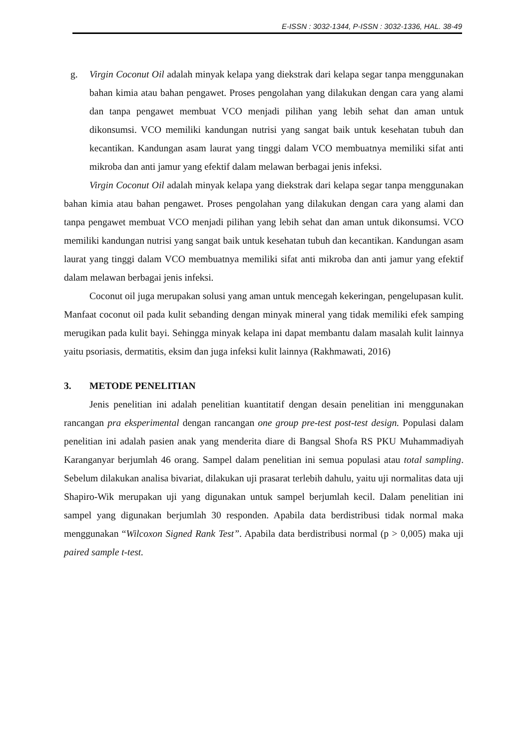E-ISSN : 3032-1344, P-ISSN : 3032-1336, HAL. 38-49
g. Virgin Coconut Oil adalah minyak kelapa yang diekstrak dari kelapa segar tanpa menggunakan bahan kimia atau bahan pengawet. Proses pengolahan yang dilakukan dengan cara yang alami dan tanpa pengawet membuat VCO menjadi pilihan yang lebih sehat dan aman untuk dikonsumsi. VCO memiliki kandungan nutrisi yang sangat baik untuk kesehatan tubuh dan kecantikan. Kandungan asam laurat yang tinggi dalam VCO membuatnya memiliki sifat anti mikroba dan anti jamur yang efektif dalam melawan berbagai jenis infeksi.
Virgin Coconut Oil adalah minyak kelapa yang diekstrak dari kelapa segar tanpa menggunakan bahan kimia atau bahan pengawet. Proses pengolahan yang dilakukan dengan cara yang alami dan tanpa pengawet membuat VCO menjadi pilihan yang lebih sehat dan aman untuk dikonsumsi. VCO memiliki kandungan nutrisi yang sangat baik untuk kesehatan tubuh dan kecantikan. Kandungan asam laurat yang tinggi dalam VCO membuatnya memiliki sifat anti mikroba dan anti jamur yang efektif dalam melawan berbagai jenis infeksi.
Coconut oil juga merupakan solusi yang aman untuk mencegah kekeringan, pengelupasan kulit. Manfaat coconut oil pada kulit sebanding dengan minyak mineral yang tidak memiliki efek samping merugikan pada kulit bayi. Sehingga minyak kelapa ini dapat membantu dalam masalah kulit lainnya yaitu psoriasis, dermatitis, eksim dan juga infeksi kulit lainnya (Rakhmawati, 2016)
3. METODE PENELITIAN
Jenis penelitian ini adalah penelitian kuantitatif dengan desain penelitian ini menggunakan rancangan pra eksperimental dengan rancangan one group pre-test post-test design. Populasi dalam penelitian ini adalah pasien anak yang menderita diare di Bangsal Shofa RS PKU Muhammadiyah Karanganyar berjumlah 46 orang. Sampel dalam penelitian ini semua populasi atau total sampling. Sebelum dilakukan analisa bivariat, dilakukan uji prasarat terlebih dahulu, yaitu uji normalitas data uji Shapiro-Wik merupakan uji yang digunakan untuk sampel berjumlah kecil. Dalam penelitian ini sampel yang digunakan berjumlah 30 responden. Apabila data berdistribusi tidak normal maka menggunakan “Wilcoxon Signed Rank Test”. Apabila data berdistribusi normal (p > 0,005) maka uji paired sample t-test.